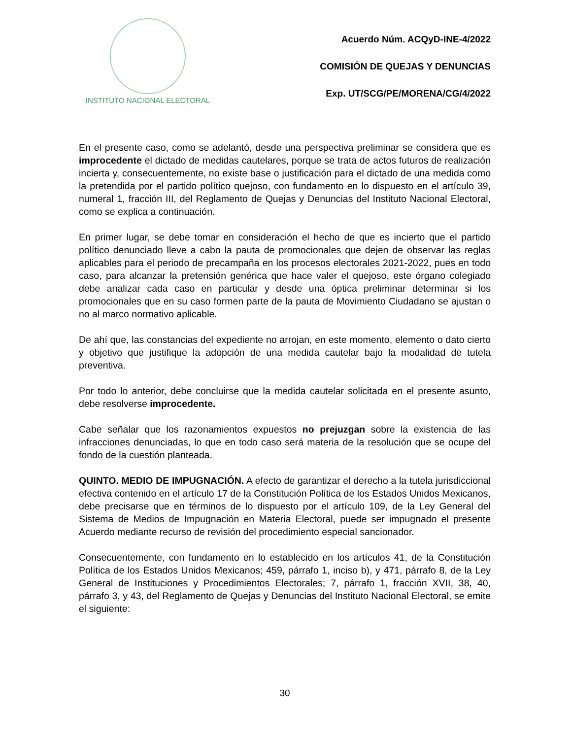INSTITUTO NACIONAL ELECTORAL
Acuerdo Núm. ACQyD-INE-4/2022
COMISIÓN DE QUEJAS Y DENUNCIAS
Exp. UT/SCG/PE/MORENA/CG/4/2022
En el presente caso, como se adelantó, desde una perspectiva preliminar se considera que es improcedente el dictado de medidas cautelares, porque se trata de actos futuros de realización incierta y, consecuentemente, no existe base o justificación para el dictado de una medida como la pretendida por el partido político quejoso, con fundamento en lo dispuesto en el artículo 39, numeral 1, fracción III, del Reglamento de Quejas y Denuncias del Instituto Nacional Electoral, como se explica a continuación.
En primer lugar, se debe tomar en consideración el hecho de que es incierto que el partido político denunciado lleve a cabo la pauta de promocionales que dejen de observar las reglas aplicables para el periodo de precampaña en los procesos electorales 2021-2022, pues en todo caso, para alcanzar la pretensión genérica que hace valer el quejoso, este órgano colegiado debe analizar cada caso en particular y desde una óptica preliminar determinar si los promocionales que en su caso formen parte de la pauta de Movimiento Ciudadano se ajustan o no al marco normativo aplicable.
De ahí que, las constancias del expediente no arrojan, en este momento, elemento o dato cierto y objetivo que justifique la adopción de una medida cautelar bajo la modalidad de tutela preventiva.
Por todo lo anterior, debe concluirse que la medida cautelar solicitada en el presente asunto, debe resolverse improcedente.
Cabe señalar que los razonamientos expuestos no prejuzgan sobre la existencia de las infracciones denunciadas, lo que en todo caso será materia de la resolución que se ocupe del fondo de la cuestión planteada.
QUINTO. MEDIO DE IMPUGNACIÓN. A efecto de garantizar el derecho a la tutela jurisdiccional efectiva contenido en el artículo 17 de la Constitución Política de los Estados Unidos Mexicanos, debe precisarse que en términos de lo dispuesto por el artículo 109, de la Ley General del Sistema de Medios de Impugnación en Materia Electoral, puede ser impugnado el presente Acuerdo mediante recurso de revisión del procedimiento especial sancionador.
Consecuentemente, con fundamento en lo establecido en los artículos 41, de la Constitución Política de los Estados Unidos Mexicanos; 459, párrafo 1, inciso b), y 471, párrafo 8, de la Ley General de Instituciones y Procedimientos Electorales; 7, párrafo 1, fracción XVII, 38, 40, párrafo 3, y 43, del Reglamento de Quejas y Denuncias del Instituto Nacional Electoral, se emite el siguiente:
30